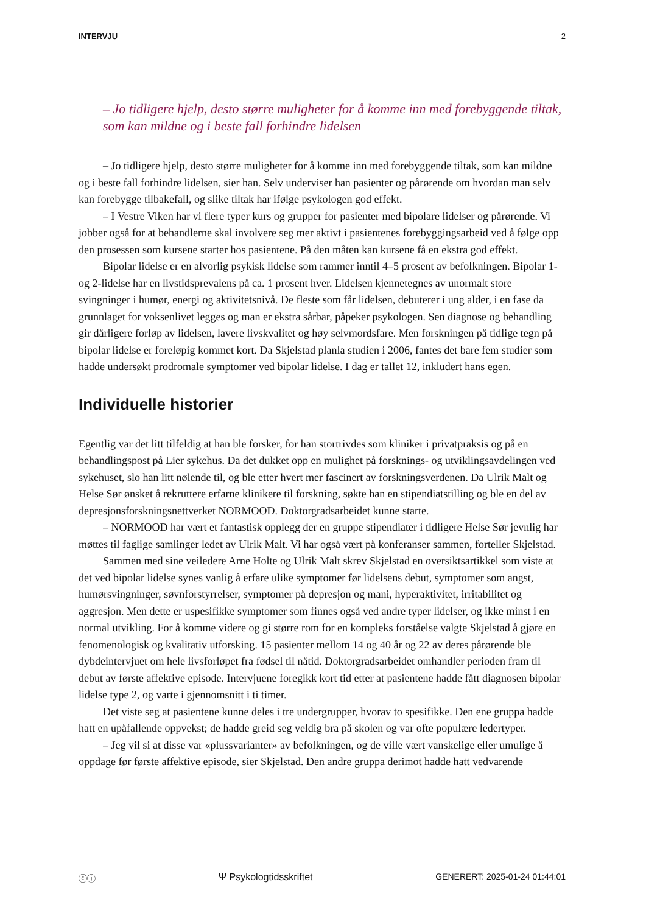INTERVJU 2
– Jo tidligere hjelp, desto større muligheter for å komme inn med forebyggende tiltak, som kan mildne og i beste fall forhindre lidelsen
– Jo tidligere hjelp, desto større muligheter for å komme inn med forebyggende tiltak, som kan mildne og i beste fall forhindre lidelsen, sier han. Selv underviser han pasienter og pårørende om hvordan man selv kan forebygge tilbakefall, og slike tiltak har ifølge psykologen god effekt.
– I Vestre Viken har vi flere typer kurs og grupper for pasienter med bipolare lidelser og pårørende. Vi jobber også for at behandlerne skal involvere seg mer aktivt i pasientenes forebyggingsarbeid ved å følge opp den prosessen som kursene starter hos pasientene. På den måten kan kursene få en ekstra god effekt.
Bipolar lidelse er en alvorlig psykisk lidelse som rammer inntil 4–5 prosent av befolkningen. Bipolar 1- og 2-lidelse har en livstidsprevalens på ca. 1 prosent hver. Lidelsen kjennetegnes av unormalt store svingninger i humør, energi og aktivitetsnivå. De fleste som får lidelsen, debuterer i ung alder, i en fase da grunnlaget for voksenlivet legges og man er ekstra sårbar, påpeker psykologen. Sen diagnose og behandling gir dårligere forløp av lidelsen, lavere livskvalitet og høy selvmordsfare. Men forskningen på tidlige tegn på bipolar lidelse er foreløpig kommet kort. Da Skjelstad planla studien i 2006, fantes det bare fem studier som hadde undersøkt prodromale symptomer ved bipolar lidelse. I dag er tallet 12, inkludert hans egen.
Individuelle historier
Egentlig var det litt tilfeldig at han ble forsker, for han stortrivdes som kliniker i privatpraksis og på en behandlingspost på Lier sykehus. Da det dukket opp en mulighet på forsknings- og utviklingsavdelingen ved sykehuset, slo han litt nølende til, og ble etter hvert mer fascinert av forskningsverdenen. Da Ulrik Malt og Helse Sør ønsket å rekruttere erfarne klinikere til forskning, søkte han en stipendiatstilling og ble en del av depresjonsforskningsnettverket NORMOOD. Doktorgradsarbeidet kunne starte.
– NORMOOD har vært et fantastisk opplegg der en gruppe stipendiater i tidligere Helse Sør jevnlig har møttes til faglige samlinger ledet av Ulrik Malt. Vi har også vært på konferanser sammen, forteller Skjelstad.
Sammen med sine veiledere Arne Holte og Ulrik Malt skrev Skjelstad en oversiktsartikkel som viste at det ved bipolar lidelse synes vanlig å erfare ulike symptomer før lidelsens debut, symptomer som angst, humørsvingninger, søvnforstyrrelser, symptomer på depresjon og mani, hyperaktivitet, irritabilitet og aggresjon. Men dette er uspesifikke symptomer som finnes også ved andre typer lidelser, og ikke minst i en normal utvikling. For å komme videre og gi større rom for en kompleks forståelse valgte Skjelstad å gjøre en fenomenologisk og kvalitativ utforsking. 15 pasienter mellom 14 og 40 år og 22 av deres pårørende ble dybdeintervjuet om hele livsforløpet fra fødsel til nåtid. Doktorgradsarbeidet omhandler perioden fram til debut av første affektive episode. Intervjuene foregikk kort tid etter at pasientene hadde fått diagnosen bipolar lidelse type 2, og varte i gjennomsnitt i ti timer.
Det viste seg at pasientene kunne deles i tre undergrupper, hvorav to spesifikke. Den ene gruppa hadde hatt en upåfallende oppvekst; de hadde greid seg veldig bra på skolen og var ofte populære ledertyper.
– Jeg vil si at disse var «plussvarianter» av befolkningen, og de ville vært vanskelige eller umulige å oppdage før første affektive episode, sier Skjelstad. Den andre gruppa derimot hadde hatt vedvarende
ⓒⓘ Ψ Psykologtidsskriftet GENERERT: 2025-01-24 01:44:01